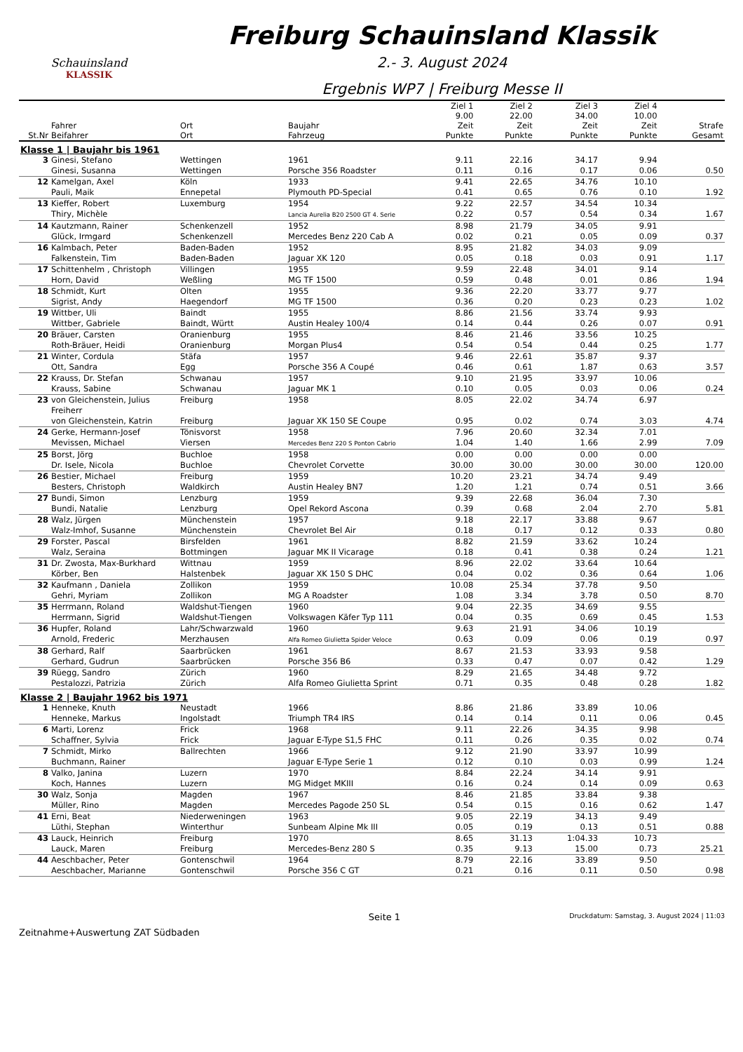Schauinsland
KLASSIK
Freiburg Schauinsland Klassik
2.- 3. August 2024
Ergebnis WP7 | Freiburg Messe II
| St.Nr | Fahrer Beifahrer | Ort Ort | Baujahr Fahrzeug | Ziel 1 9.00 Zeit Punkte | Ziel 2 22.00 Zeit Punkte | Ziel 3 34.00 Zeit Punkte | Ziel 4 10.00 Zeit Punkte | Strafe Gesamt |
| --- | --- | --- | --- | --- | --- | --- | --- | --- |
| Klasse 1 / Baujahr bis 1961 | | | | | | | | |
| 3 | Ginesi, Stefano Ginesi, Susanna | Wettingen Wettingen | 1961 Porsche 356 Roadster | 9.11 0.11 | 22.16 0.16 | 34.17 0.17 | 9.94 0.06 | 0.50 |
| 12 | Kamelgan, Axel Pauli, Maik | Köln Ennepetal | 1933 Plymouth PD-Special | 9.41 0.41 | 22.65 0.65 | 34.76 0.76 | 10.10 0.10 | 1.92 |
| 13 | Kieffer, Robert Thiry, Michèle | Luxemburg | 1954 Lancia Aurelia B20 2500 GT 4. Serie | 9.22 0.22 | 22.57 0.57 | 34.54 0.54 | 10.34 0.34 | 1.67 |
| 14 | Kautzmann, Rainer Glück, Irmgard | Schenkenzell Schenkenzell | 1952 Mercedes Benz 220 Cab A | 8.98 0.02 | 21.79 0.21 | 34.05 0.05 | 9.91 0.09 | 0.37 |
| 16 | Kalmbach, Peter Falkenstein, Tim | Baden-Baden Baden-Baden | 1952 Jaguar XK 120 | 8.95 0.05 | 21.82 0.18 | 34.03 0.03 | 9.09 0.91 | 1.17 |
| 17 | Schittenhelm , Christoph Horn, David | Villingen Weßling | 1955 MG TF 1500 | 9.59 0.59 | 22.48 0.48 | 34.01 0.01 | 9.14 0.86 | 1.94 |
| 18 | Schmidt, Kurt Sigrist, Andy | Olten Haegendorf | 1955 MG TF 1500 | 9.36 0.36 | 22.20 0.20 | 33.77 0.23 | 9.77 0.23 | 1.02 |
| 19 | Wittber, Uli Wittber, Gabriele | Baindt Baindt, Württ | 1955 Austin Healey 100/4 | 8.86 0.14 | 21.56 0.44 | 33.74 0.26 | 9.93 0.07 | 0.91 |
| 20 | Bräuer, Carsten Roth-Bräuer, Heidi | Oranienburg Oranienburg | 1955 Morgan Plus4 | 8.46 0.54 | 21.46 0.54 | 33.56 0.44 | 10.25 0.25 | 1.77 |
| 21 | Winter, Cordula Ott, Sandra | Stäfa Egg | 1957 Porsche 356 A Coupé | 9.46 0.46 | 22.61 0.61 | 35.87 1.87 | 9.37 0.63 | 3.57 |
| 22 | Krauss, Dr. Stefan Krauss, Sabine | Schwanau Schwanau | 1957 Jaguar MK 1 | 9.10 0.10 | 21.95 0.05 | 33.97 0.03 | 10.06 0.06 | 0.24 |
| 23 | von Gleichenstein, Julius Freiherr von Gleichenstein, Katrin | Freiburg Freiburg | 1958 Jaguar XK 150 SE Coupe | 8.05 0.95 | 22.02 0.02 | 34.74 0.74 | 6.97 3.03 | 4.74 |
| 24 | Gerke, Hermann-Josef Mevissen, Michael | Tönisvorst Viersen | 1958 Mercedes Benz 220 S Ponton Cabrio | 7.96 1.04 | 20.60 1.40 | 32.34 1.66 | 7.01 2.99 | 7.09 |
| 25 | Borst, Jörg Dr. Isele, Nicola | Buchloe Buchloe | 1958 Chevrolet Corvette | 0.00 30.00 | 0.00 30.00 | 0.00 30.00 | 0.00 30.00 | 120.00 |
| 26 | Bestier, Michael Besters, Christoph | Freiburg Waldkirch | 1959 Austin Healey BN7 | 10.20 1.20 | 23.21 1.21 | 34.74 0.74 | 9.49 0.51 | 3.66 |
| 27 | Bundi, Simon Bundi, Natalie | Lenzburg Lenzburg | 1959 Opel Rekord Ascona | 9.39 0.39 | 22.68 0.68 | 36.04 2.04 | 7.30 2.70 | 5.81 |
| 28 | Walz, Jürgen Walz-Imhof, Susanne | Münchenstein Münchenstein | 1957 Chevrolet Bel Air | 9.18 0.18 | 22.17 0.17 | 33.88 0.12 | 9.67 0.33 | 0.80 |
| 29 | Forster, Pascal Walz, Seraina | Birsfelden Bottmingen | 1961 Jaguar MK II Vicarage | 8.82 0.18 | 21.59 0.41 | 33.62 0.38 | 10.24 0.24 | 1.21 |
| 31 | Dr. Zwosta, Max-Burkhard Körber, Ben | Wittnau Halstenbek | 1959 Jaguar XK 150 S DHC | 8.96 0.04 | 22.02 0.02 | 33.64 0.36 | 10.64 0.64 | 1.06 |
| 32 | Kaufmann , Daniela Gehri, Myriam | Zollikon Zollikon | 1959 MG A Roadster | 10.08 1.08 | 25.34 3.34 | 37.78 3.78 | 9.50 0.50 | 8.70 |
| 35 | Herrmann, Roland Herrmann, Sigrid | Waldshut-Tiengen Waldshut-Tiengen | 1960 Volkswagen Käfer Typ 111 | 9.04 0.04 | 22.35 0.35 | 34.69 0.69 | 9.55 0.45 | 1.53 |
| 36 | Hupfer, Roland Arnold, Frederic | Lahr/Schwarzwald Merzhausen | 1960 Alfa Romeo Giulietta Spider Veloce | 9.63 0.63 | 21.91 0.09 | 34.06 0.06 | 10.19 0.19 | 0.97 |
| 38 | Gerhard, Ralf Gerhard, Gudrun | Saarbrücken Saarbrücken | 1961 Porsche 356 B6 | 8.67 0.33 | 21.53 0.47 | 33.93 0.07 | 9.58 0.42 | 1.29 |
| 39 | Rüegg, Sandro Pestalozzi, Patrizia | Zürich Zürich | 1960 Alfa Romeo Giulietta Sprint | 8.29 0.71 | 21.65 0.35 | 34.48 0.48 | 9.72 0.28 | 1.82 |
| Klasse 2 / Baujahr 1962 bis 1971 | | | | | | | | |
| 1 | Henneke, Knuth Henneke, Markus | Neustadt Ingolstadt | 1966 Triumph TR4 IRS | 8.86 0.14 | 21.86 0.14 | 33.89 0.11 | 10.06 0.06 | 0.45 |
| 6 | Marti, Lorenz Schaffner, Sylvia | Frick Frick | 1968 Jaguar E-Type S1,5 FHC | 9.11 0.11 | 22.26 0.26 | 34.35 0.35 | 9.98 0.02 | 0.74 |
| 7 | Schmidt, Mirko Buchmann, Rainer | Ballrechten | 1966 Jaguar E-Type Serie 1 | 9.12 0.12 | 21.90 0.10 | 33.97 0.03 | 10.99 0.99 | 1.24 |
| 8 | Valko, Janina Koch, Hannes | Luzern Luzern | 1970 MG Midget MKIII | 8.84 0.16 | 22.24 0.24 | 34.14 0.14 | 9.91 0.09 | 0.63 |
| 30 | Walz, Sonja Müller, Rino | Magden Magden | 1967 Mercedes Pagode 250 SL | 8.46 0.54 | 21.85 0.15 | 33.84 0.16 | 9.38 0.62 | 1.47 |
| 41 | Erni, Beat Lüthi, Stephan | Niederweningen Winterthur | 1963 Sunbeam Alpine Mk III | 9.05 0.05 | 22.19 0.19 | 34.13 0.13 | 9.49 0.51 | 0.88 |
| 43 | Lauck, Heinrich Lauck, Maren | Freiburg Freiburg | 1970 Mercedes-Benz 280 S | 8.65 0.35 | 31.13 9.13 | 1:04.33 15.00 | 10.73 0.73 | 25.21 |
| 44 | Aeschbacher, Peter Aeschbacher, Marianne | Gontenschwil Gontenschwil | 1964 Porsche 356 C GT | 8.79 0.21 | 22.16 0.16 | 33.89 0.11 | 9.50 0.50 | 0.98 |
Zeitnahme+Auswertung ZAT Südbaden
Seite 1
Druckdatum: Samstag, 3. August 2024 | 11:03